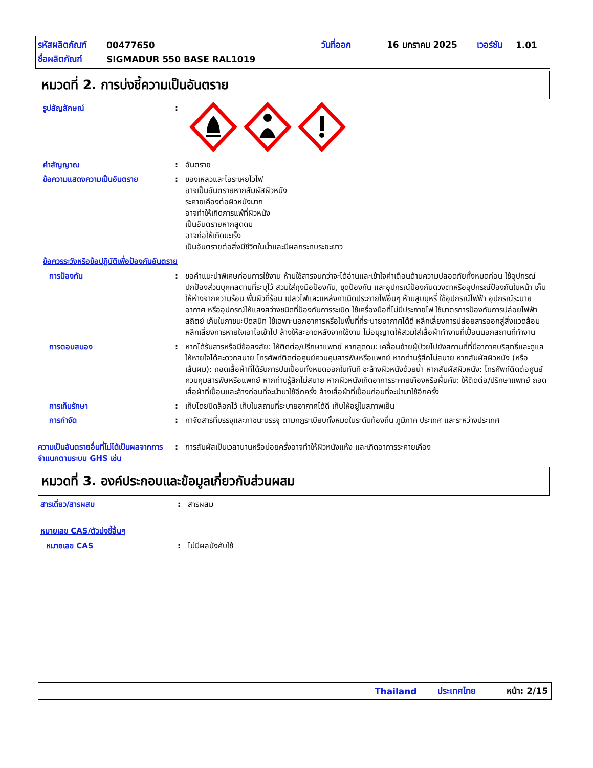รหัสผลิตภัณฑ์ 00477650 วันที่ออก 16 มกราคม 2025 เวอร์ชัน 1.01
ชื่อผลิตภัณฑ์ SIGMADUR 550 BASE RAL1019
หมวดที่ 2. การบ่งชี้ความเป็นอันตราย
รูปสัญลักษณ์:
คำสัญญาณ: อันตราย
ข้อความแสดงความเป็นอันตราย: ของเหลวและไอระเหยไวไฟ
อาจเป็นอันตรายหากสัมผัสผิวหนัง
ระคายเคืองต่อผิวหนังมาก
อาจทำให้เกิดการแพ้ที่ผิวหนัง
เป็นอันตรายหากสูดดม
อาจก่อให้เกิดมะเร็ง
เป็นอันตรายต่อสิ่งมีชีวิตในน้ำและมีผลกระทบระยะยาว
ข้อควรระวังหรือข้อปฏิบัติเพื่อป้องกันอันตราย
การป้องกัน: ขอคำแนะนำพิเศษก่อนการใช้งาน ห้ามใช้สารจนกว่าจะได้อ่านและเข้าใจคำเตือนด้านความปลอดภัยทั้งหมดก่อน ใช้อุปกรณ์ปกป้องส่วนบุคคลตามที่ระบุไว้ สวมใส่ถุงมือป้องกัน, ชุดป้องกัน และอุปกรณ์ป้องกันดวงตาหรืออุปกรณ์ป้องกันใบหน้า เก็บให้ห่างจากความร้อน พื้นผิวที่ร้อน เปลวไฟและแหล่งกำเนิดประกายไฟอื่นๆ ห้ามสูบบุหรี่ ใช้อุปกรณ์ไฟฟ้า อุปกรณ์ระบายอากาศ หรืออุปกรณ์ให้แสงสว่างชนิดที่ป้องกันการระเบิด ใช้เครื่องมือที่ไม่มีประกายไฟ ใช้มาตรการป้องกันการปล่อยไฟฟ้าสถิตย์ เก็บในภาชนะปิดสนิท ใช้เฉพาะนอกอาคารหรือในพื้นที่ที่ระบายอากาศได้ดี หลีกเลี่ยงการปล่อยสารออกสู่สิ่งแวดล้อม หลีกเลี่ยงการหายใจเอาไอเข้าไป ล้างให้สะอาดหลังจากใช้งาน ไม่อนุญาตให้สวมใส่เสื้อผ้าทำงานที่เปื้อนนอกสถานที่ทำงาน
การตอบสนอง: หากได้รับสารหรือมีข้อสงสัย: ให้ติดต่อ/ปรึกษาแพทย์ หากสูดดม: เคลื่อนย้ายผู้ป่วยไปยังสถานที่ที่มีอากาศบริสุทธิ์และดูแลให้หายใจได้สะดวกสบาย โทรศัพท์ติดต่อศูนย์ควบคุมสารพิษหรือแพทย์ หากท่านรู้สึกไม่สบาย หากสัมผัสผิวหนัง (หรือเส้นผม): ถอดเสื้อผ้าที่ได้รับการปนเปื้อนทั้งหมดออกในทันที ชะล้างผิวหนังด้วยน้ำ หากสัมผัสผิวหนัง: โทรศัพท์ติดต่อศูนย์ควบคุมสารพิษหรือแพทย์ หากท่านรู้สึกไม่สบาย หากผิวหนังเกิดอาการระคายเคืองหรือผื่นคัน: ให้ติดต่อ/ปรึกษาแพทย์ ถอดเสื้อผ้าที่เปื้อนและล้างก่อนที่จะนำมาใช้อีกครั้ง ล้างเสื้อผ้าที่เปื้อนก่อนที่จะนำมาใช้อีกครั้ง
การเก็บรักษา: เก็บโดยปิดล็อกไว้ เก็บในสถานที่ระบายอากาศได้ดี เก็บให้อยู่ในสภาพเย็น
การกำจัด: กำจัดสารที่บรรจุและภาชนะบรรจุ ตามกฎระเบียบทั้งหมดในระดับท้องถิ่น ภูมิภาค ประเทศ และระหว่างประเทศ
ความเป็นอันตรายอื่นที่ไม่ได้เป็นผลจากการจำแนกตามระบบ GHS เช่น: การสัมผัสเป็นเวลานานหรือบ่อยครั้งอาจทำให้ผิวหนังแห้ง และเกิดอาการระคายเคือง
หมวดที่ 3. องค์ประกอบและข้อมูลเกี่ยวกับส่วนผสม
สารเดี่ยว/สารผสม: สารผสม
หมายเลข CAS/ตัวบ่งชี้อื่นๆ
หมายเลข CAS: ไม่มีผลบังคับใช้
Thailand ประเทศไทย หน้า: 2/15